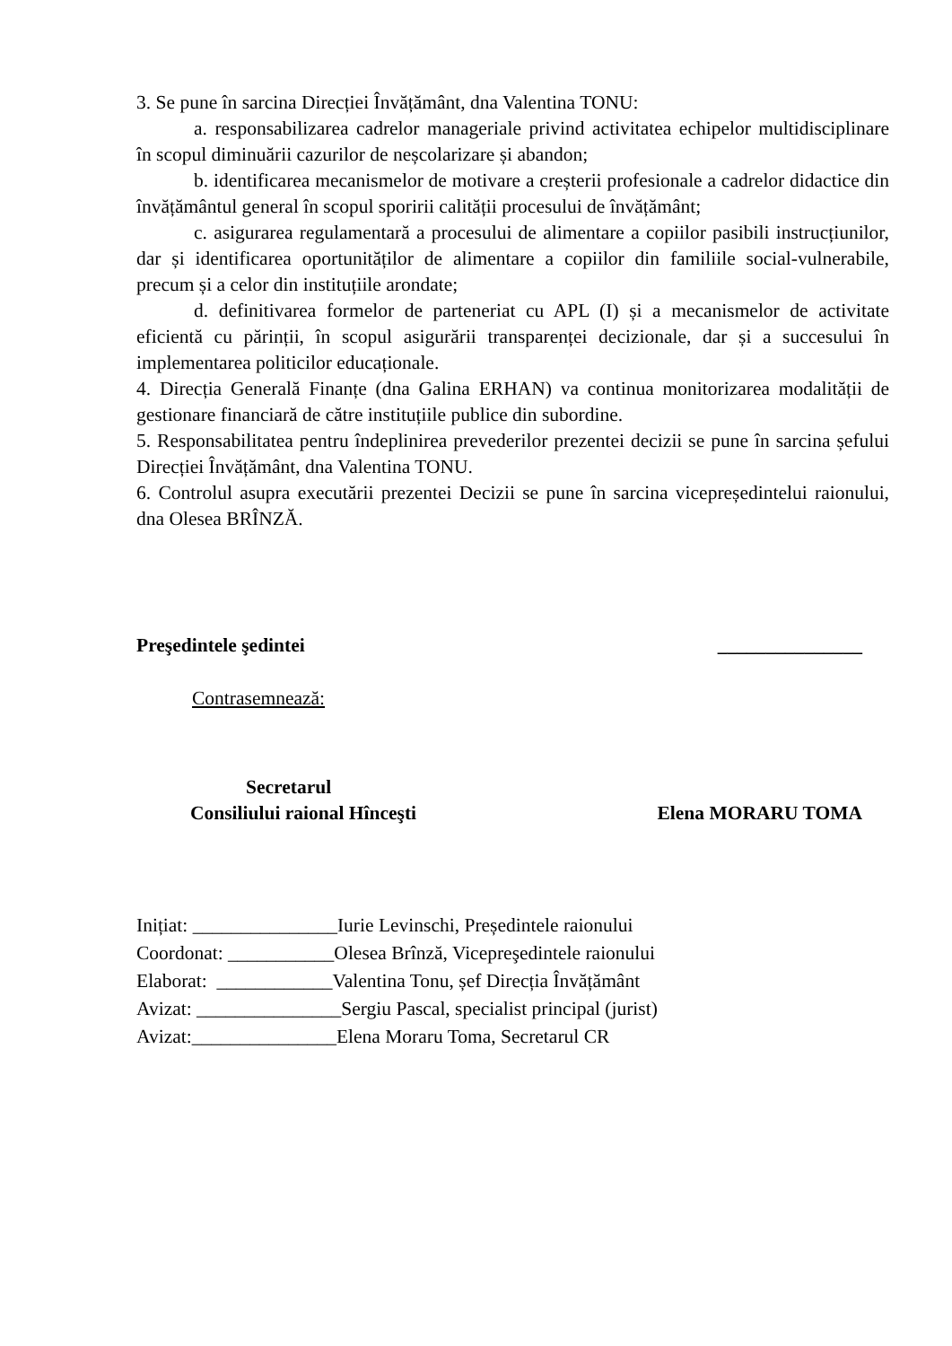3. Se pune în sarcina Direcției Învățământ, dna Valentina TONU:
a. responsabilizarea cadrelor manageriale privind activitatea echipelor multidisciplinare în scopul diminuării cazurilor de neșcolarizare și abandon;
b. identificarea mecanismelor de motivare a creșterii profesionale a cadrelor didactice din învățământul general în scopul sporirii calității procesului de învățământ;
c. asigurarea regulamentară a procesului de alimentare a copiilor pasibili instrucțiunilor, dar și identificarea oportunităților de alimentare a copiilor din familiile social-vulnerabile, precum și a celor din instituțiile arondate;
d. definitivarea formelor de parteneriat cu APL (I) și a mecanismelor de activitate eficientă cu părinții, în scopul asigurării transparenței decizionale, dar și a succesului în implementarea politicilor educaționale.
4. Direcția Generală Finanțe (dna Galina ERHAN) va continua monitorizarea modalității de gestionare financiară de către instituțiile publice din subordine.
5. Responsabilitatea pentru îndeplinirea prevederilor prezentei decizii se pune în sarcina șefului Direcției Învățământ, dna Valentina TONU.
6. Controlul asupra executării prezentei Decizii se pune în sarcina vicepreședintelui raionului, dna Olesea BRÎNZĂ.
Preşedintele şedintei _______________
Contrasemnează:
Secretarul
Consiliului raional Hînceşti Elena MORARU TOMA
Inițiat: _______________Iurie Levinschi, Președintele raionului
Coordonat: ___________Olesea Brînză, Vicepreşedintele raionului
Elaborat: ____________Valentina Tonu, șef Direcția Învățământ
Avizat: _______________Sergiu Pascal, specialist principal (jurist)
Avizat:_______________Elena Moraru Toma, Secretarul CR